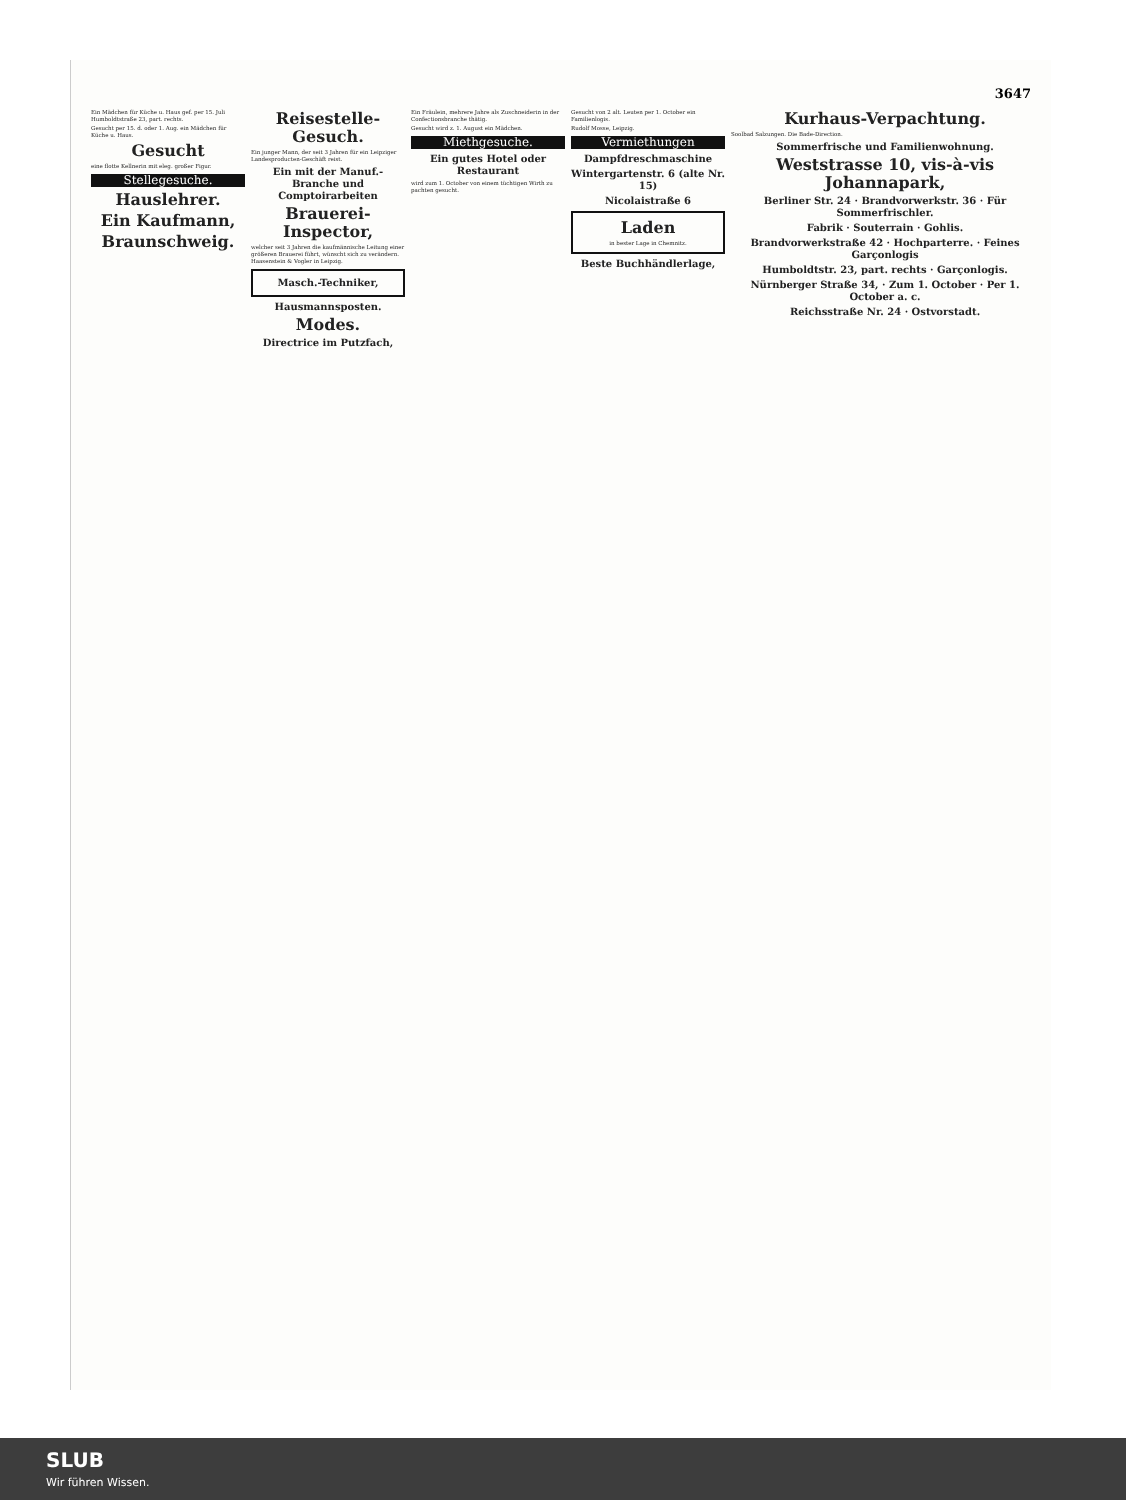3647
Ein Mädchen für Küche u. Haus gef. per 15. Juli Humboldtstraße 23, part. rechts.
Gesucht per 15. d. oder 1. Aug. ein Mädchen für Küche u. Haus.
Gesucht
eine flotte Kellnerin mit eleg. großer Figur.
Stellegesuche.
Hauslehrer.
Ein Kaufmann,
Braunschweig.
Reisestelle-Gesuch.
Ein junger Mann, der seit 3 Jahren für ein Leipziger Landesproducten-Geschäft reist.
Ein mit der Manuf.-Branche und Comptoirarbeiten
Brauerei-Inspector,
welcher seit 3 Jahren die kaufmännische Leitung einer größeren Brauerei führt, wünscht sich zu verändern. Haasenstein & Vogler in Leipzig.
Masch.-Techniker,
Hausmannsposten.
Modes.
Directrice im Putzfach,
Ein Fräulein, mehrere Jahre als Zuschneiderin in der Confectionsbranche thätig.
Gesucht wird z. 1. August ein Mädchen.
Miethgesuche.
Ein gutes Hotel oder Restaurant
wird zum 1. October von einem tüchtigen Wirth zu pachten gesucht.
Gesucht von 2 alt. Leuten per 1. October ein Familienlogis.
Rudolf Mosse, Leipzig.
Vermiethungen
Dampfdreschmaschine
Wintergartenstr. 6 (alte Nr. 15)
Nicolaistraße 6
Laden
in bester Lage in Chemnitz.
Beste Buchhändlerlage,
Kurhaus-Verpachtung.
Soolbad Salzungen. Die Bade-Direction.
Sommerfrische und Familienwohnung.
Weststrasse 10, vis-à-vis Johannapark,
Berliner Str. 24 · Brandvorwerkstr. 36 · Für Sommerfrischler.
Fabrik · Souterrain · Gohlis.
Brandvorwerkstraße 42 · Hochparterre. · Feines Garçonlogis
Humboldtstr. 23, part. rechts · Garçonlogis.
Nürnberger Straße 34, · Zum 1. October · Per 1. October a. c.
Reichsstraße Nr. 24 · Ostvorstadt.
SLUB
Wir führen Wissen.